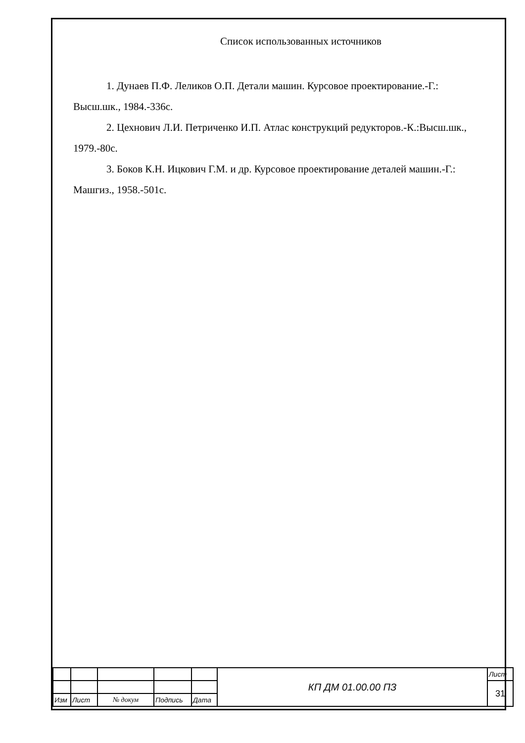Список использованных источников
1. Дунаев П.Ф. Леликов О.П. Детали машин. Курсовое проектирование.-Г.: Высш.шк., 1984.-336с.
2. Цехнович Л.И. Петриченко И.П. Атлас конструкций редукторов.-К.:Высш.шк., 1979.-80с.
3. Боков К.Н. Ицкович Г.М. и др. Курсовое проектирование деталей машин.-Г.: Машгиз., 1958.-501с.
| | | | | | КП ДМ 01.00.00 ПЗ | Лист |
| | | | | | | 31 |
| Изм | Лист | № докум | Подпись | Дата | | |